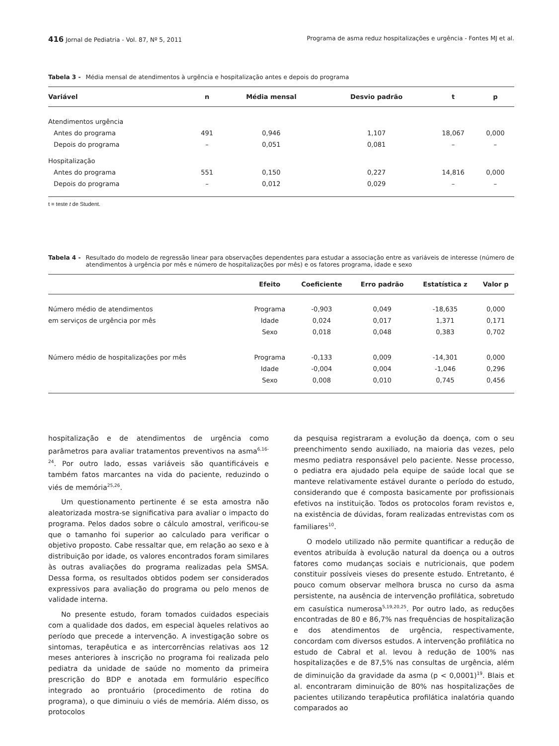416 Jornal de Pediatria - Vol. 87, Nº 5, 2011 Programa de asma reduz hospitalizações e urgência - Fontes MJ et al.
Tabela 3 - Média mensal de atendimentos à urgência e hospitalização antes e depois do programa
| Variável | n | Média mensal | Desvio padrão | t | p |
| --- | --- | --- | --- | --- | --- |
| Atendimentos urgência | | | | | |
| Antes do programa | 491 | 0,946 | 1,107 | 18,067 | 0,000 |
| Depois do programa | – | 0,051 | 0,081 | – | – |
| Hospitalização | | | | | |
| Antes do programa | 551 | 0,150 | 0,227 | 14,816 | 0,000 |
| Depois do programa | – | 0,012 | 0,029 | – | – |
t = teste t de Student.
Tabela 4 - Resultado do modelo de regressão linear para observações dependentes para estudar a associação entre as variáveis de interesse (número de atendimentos à urgência por mês e número de hospitalizações por mês) e os fatores programa, idade e sexo
| | Efeito | Coeficiente | Erro padrão | Estatística z | Valor p |
| --- | --- | --- | --- | --- | --- |
| Número médio de atendimentos | Programa | -0,903 | 0,049 | -18,635 | 0,000 |
| em serviços de urgência por mês | Idade | 0,024 | 0,017 | 1,371 | 0,171 |
| | Sexo | 0,018 | 0,048 | 0,383 | 0,702 |
| Número médio de hospitalizações por mês | Programa | -0,133 | 0,009 | -14,301 | 0,000 |
| | Idade | -0,004 | 0,004 | -1,046 | 0,296 |
| | Sexo | 0,008 | 0,010 | 0,745 | 0,456 |
hospitalização e de atendimentos de urgência como parâmetros para avaliar tratamentos preventivos na asma<sup>6,16-24</sup>. Por outro lado, essas variáveis são quantificáveis e também fatos marcantes na vida do paciente, reduzindo o viés de memória<sup>25,26</sup>.
Um questionamento pertinente é se esta amostra não aleatorizada mostra-se significativa para avaliar o impacto do programa. Pelos dados sobre o cálculo amostral, verificou-se que o tamanho foi superior ao calculado para verificar o objetivo proposto. Cabe ressaltar que, em relação ao sexo e à distribuição por idade, os valores encontrados foram similares às outras avaliações do programa realizadas pela SMSA. Dessa forma, os resultados obtidos podem ser considerados expressivos para avaliação do programa ou pelo menos de validade interna.
No presente estudo, foram tomados cuidados especiais com a qualidade dos dados, em especial àqueles relativos ao período que precede a intervenção. A investigação sobre os sintomas, terapêutica e as intercorrências relativas aos 12 meses anteriores à inscrição no programa foi realizada pelo pediatra da unidade de saúde no momento da primeira prescrição do BDP e anotada em formulário específico integrado ao prontuário (procedimento de rotina do programa), o que diminuiu o viés de memória. Além disso, os protocolos
da pesquisa registraram a evolução da doença, com o seu preenchimento sendo auxiliado, na maioria das vezes, pelo mesmo pediatra responsável pelo paciente. Nesse processo, o pediatra era ajudado pela equipe de saúde local que se manteve relativamente estável durante o período do estudo, considerando que é composta basicamente por profissionais efetivos na instituição. Todos os protocolos foram revistos e, na existência de dúvidas, foram realizadas entrevistas com os familiares<sup>10</sup>.
O modelo utilizado não permite quantificar a redução de eventos atribuída à evolução natural da doença ou a outros fatores como mudanças sociais e nutricionais, que podem constituir possíveis vieses do presente estudo. Entretanto, é pouco comum observar melhora brusca no curso da asma persistente, na ausência de intervenção profilática, sobretudo em casuística numerosa<sup>5,19,20,25</sup>. Por outro lado, as reduções encontradas de 80 e 86,7% nas frequências de hospitalização e dos atendimentos de urgência, respectivamente, concordam com diversos estudos. A intervenção profilática no estudo de Cabral et al. levou à redução de 100% nas hospitalizações e de 87,5% nas consultas de urgência, além de diminuição da gravidade da asma (p < 0,0001)<sup>19</sup>. Blais et al. encontraram diminuição de 80% nas hospitalizações de pacientes utilizando terapêutica profilática inalatória quando comparados ao